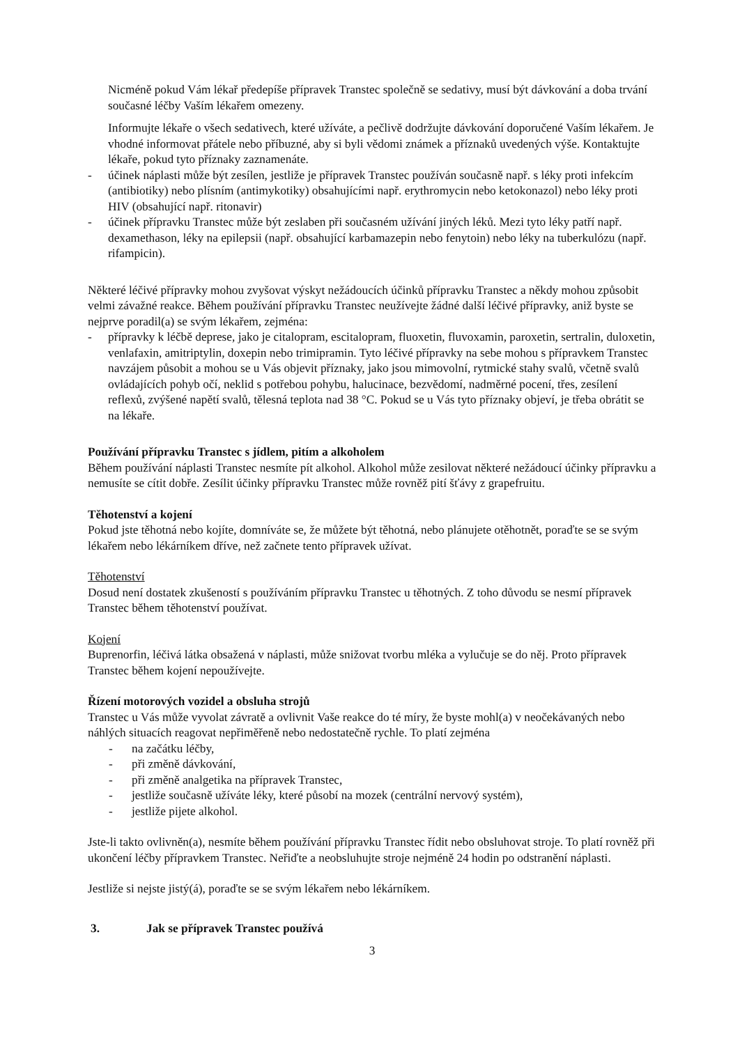Nicméně pokud Vám lékař předepíše přípravek Transtec společně se sedativy, musí být dávkování a doba trvání současné léčby Vaším lékařem omezeny.
Informujte lékaře o všech sedativech, které užíváte, a pečlivě dodržujte dávkování doporučené Vaším lékařem. Je vhodné informovat přátele nebo příbuzné, aby si byli vědomi známek a příznaků uvedených výše. Kontaktujte lékaře, pokud tyto příznaky zaznamenáte.
- účinek náplasti může být zesílen, jestliže je přípravek Transtec používán současně např. s léky proti infekcím (antibiotiky) nebo plísním (antimykotiky) obsahujícími např. erythromycin nebo ketokonazol) nebo léky proti HIV (obsahující např. ritonavir)
- účinek přípravku Transtec může být zeslaben při současném užívání jiných léků. Mezi tyto léky patří např. dexamethason, léky na epilepsii (např. obsahující karbamazepin nebo fenytoin) nebo léky na tuberkulózu (např. rifampicin).
Některé léčivé přípravky mohou zvyšovat výskyt nežádoucích účinků přípravku Transtec a někdy mohou způsobit velmi závažné reakce. Během používání přípravku Transtec neužívejte žádné další léčivé přípravky, aniž byste se nejprve poradil(a) se svým lékařem, zejména:
- přípravky k léčbě deprese, jako je citalopram, escitalopram, fluoxetin, fluvoxamin, paroxetin, sertralin, duloxetin, venlafaxin, amitriptylin, doxepin nebo trimipramin. Tyto léčivé přípravky na sebe mohou s přípravkem Transtec navzájem působit a mohou se u Vás objevit příznaky, jako jsou mimovolní, rytmické stahy svalů, včetně svalů ovládajících pohyb očí, neklid s potřebou pohybu, halucinace, bezvědomí, nadměrné pocení, třes, zesílení reflexů, zvýšené napětí svalů, tělesná teplota nad 38 °C. Pokud se u Vás tyto příznaky objeví, je třeba obrátit se na lékaře.
Používání přípravku Transtec s jídlem, pitím a alkoholem
Během používání náplasti Transtec nesmíte pít alkohol. Alkohol může zesilovat některé nežádoucí účinky přípravku a nemusíte se cítit dobře. Zesílit účinky přípravku Transtec může rovněž pití šťávy z grapefruitu.
Těhotenství a kojení
Pokud jste těhotná nebo kojíte, domníváte se, že můžete být těhotná, nebo plánujete otěhotnět, poraďte se se svým lékařem nebo lékárníkem dříve, než začnete tento přípravek užívat.
Těhotenství
Dosud není dostatek zkušeností s používáním přípravku Transtec u těhotných. Z toho důvodu se nesmí přípravek Transtec během těhotenství používat.
Kojení
Buprenorfin, léčivá látka obsažená v náplasti, může snižovat tvorbu mléka a vylučuje se do něj. Proto přípravek Transtec během kojení nepoužívejte.
Řízení motorových vozidel a obsluha strojů
Transtec u Vás může vyvolat závratě a ovlivnit Vaše reakce do té míry, že byste mohl(a) v neočekávaných nebo náhlých situacích reagovat nepřiměřeně nebo nedostatečně rychle. To platí zejména
- na začátku léčby,
- při změně dávkování,
- při změně analgetika na přípravek Transtec,
- jestliže současně užíváte léky, které působí na mozek (centrální nervový systém),
- jestliže pijete alkohol.
Jste-li takto ovlivněn(a), nesmíte během používání přípravku Transtec řídit nebo obsluhovat stroje. To platí rovněž při ukončení léčby přípravkem Transtec. Neřiďte a neobsluhujte stroje nejméně 24 hodin po odstranění náplasti.
Jestliže si nejste jistý(á), poraďte se se svým lékařem nebo lékárníkem.
3. Jak se přípravek Transtec používá
3